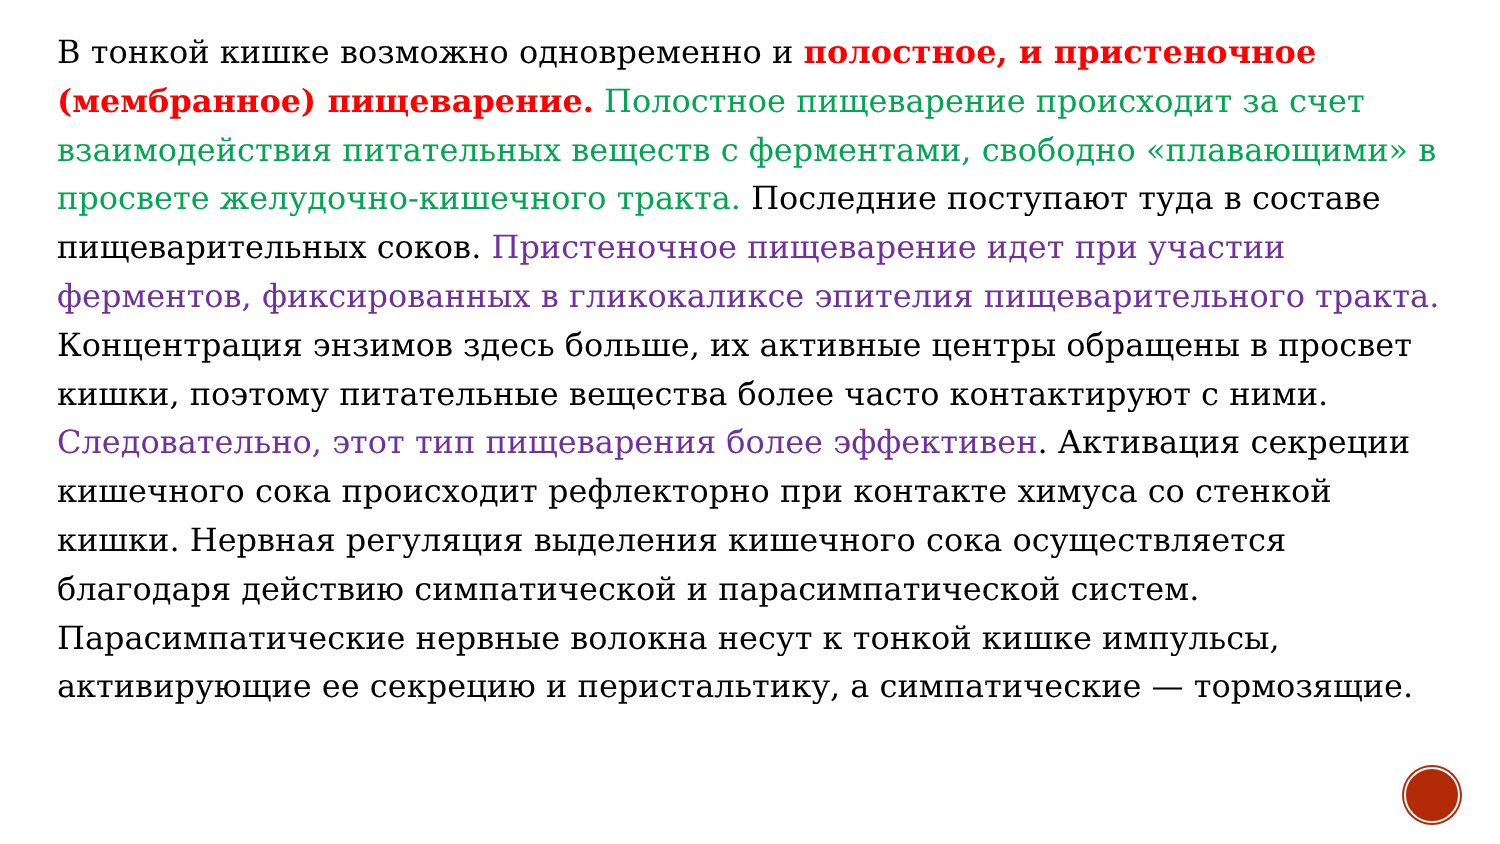В тонкой кишке возможно одновременно и полостное, и пристеночное (мембранное) пищеварение. Полостное пищеварение происходит за счет взаимодействия питательных веществ с ферментами, свободно «плавающими» в просвете желудочно-кишечного тракта. Последние поступают туда в составе пищеварительных соков. Пристеночное пищеварение идет при участии ферментов, фиксированных в гликокаликсе эпителия пищеварительного тракта. Концентрация энзимов здесь больше, их активные центры обращены в просвет кишки, поэтому питательные вещества более часто контактируют с ними. Следовательно, этот тип пищеварения более эффективен. Активация секреции кишечного сока происходит рефлекторно при контакте химуса со стенкой кишки. Нервная регуляция выделения кишечного сока осуществляется благодаря действию симпатической и парасимпатической систем. Парасимпатические нервные волокна несут к тонкой кишке импульсы, активирующие ее секрецию и перистальтику, а симпатические — тормозящие.